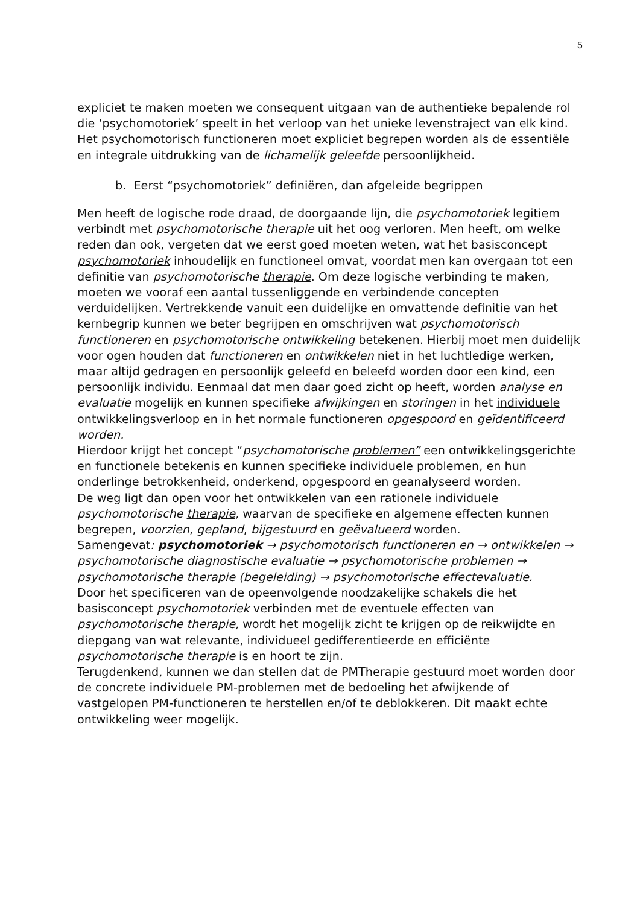5
expliciet te maken moeten we consequent uitgaan van de authentieke bepalende rol die ‘psychomotoriek’ speelt in het verloop van het unieke levenstraject van elk kind. Het psychomotorisch functioneren moet expliciet begrepen worden als de essentiële en integrale uitdrukking van de lichamelijk geleefde persoonlijkheid.
b. Eerst “psychomotoriek” definiëren, dan afgeleide begrippen
Men heeft de logische rode draad, de doorgaande lijn, die psychomotoriek legitiem verbindt met psychomotorische therapie uit het oog verloren. Men heeft, om welke reden dan ook, vergeten dat we eerst goed moeten weten, wat het basisconcept psychomotoriek inhoudelijk en functioneel omvat, voordat men kan overgaan tot een definitie van psychomotorische therapie. Om deze logische verbinding te maken, moeten we vooraf een aantal tussenliggende en verbindende concepten verduidelijken. Vertrekkende vanuit een duidelijke en omvattende definitie van het kernbegrip kunnen we beter begrijpen en omschrijven wat psychomotorisch functioneren en psychomotorische ontwikkeling betekenen. Hierbij moet men duidelijk voor ogen houden dat functioneren en ontwikkelen niet in het luchtledige werken, maar altijd gedragen en persoonlijk geleefd en beleefd worden door een kind, een persoonlijk individu. Eenmaal dat men daar goed zicht op heeft, worden analyse en evaluatie mogelijk en kunnen specifieke afwijkingen en storingen in het individuele ontwikkelingsverloop en in het normale functioneren opgespoord en geïdentificeerd worden.
Hierdoor krijgt het concept “psychomotorische problemen” een ontwikkelingsgerichte en functionele betekenis en kunnen specifieke individuele problemen, en hun onderlinge betrokkenheid, onderkend, opgespoord en geanalyseerd worden.
De weg ligt dan open voor het ontwikkelen van een rationele individuele psychomotorische therapie, waarvan de specifieke en algemene effecten kunnen begrepen, voorzien, gepland, bijgestuurd en geëvalueerd worden.
Samengevat: psychomotoriek → psychomotorisch functioneren en → ontwikkelen → psychomotorische diagnostische evaluatie → psychomotorische problemen → psychomotorische therapie (begeleiding) → psychomotorische effectevaluatie.
Door het specificeren van de opeenvolgende noodzakelijke schakels die het basisconcept psychomotoriek verbinden met de eventuele effecten van psychomotorische therapie, wordt het mogelijk zicht te krijgen op de reikwijdte en diepgang van wat relevante, individueel gedifferentieerde en efficiënte psychomotorische therapie is en hoort te zijn.
Terugdenkend, kunnen we dan stellen dat de PMTherapie gestuurd moet worden door de concrete individuele PM-problemen met de bedoeling het afwijkende of vastgelopen PM-functioneren te herstellen en/of te deblokkeren. Dit maakt echte ontwikkeling weer mogelijk.